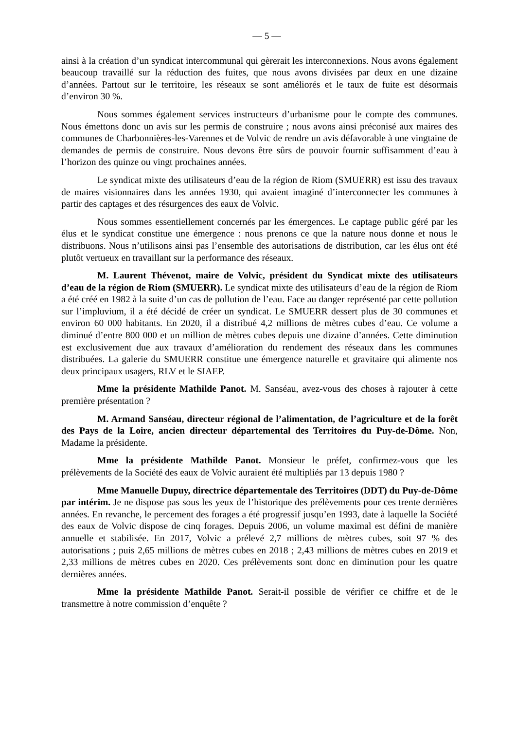— 5 —
ainsi à la création d’un syndicat intercommunal qui gèrerait les interconnexions. Nous avons également beaucoup travaillé sur la réduction des fuites, que nous avons divisées par deux en une dizaine d’années. Partout sur le territoire, les réseaux se sont améliorés et le taux de fuite est désormais d’environ 30 %.
Nous sommes également services instructeurs d’urbanisme pour le compte des communes. Nous émettons donc un avis sur les permis de construire ; nous avons ainsi préconisé aux maires des communes de Charbonnières-les-Varennes et de Volvic de rendre un avis défavorable à une vingtaine de demandes de permis de construire. Nous devons être sûrs de pouvoir fournir suffisamment d’eau à l’horizon des quinze ou vingt prochaines années.
Le syndicat mixte des utilisateurs d’eau de la région de Riom (SMUERR) est issu des travaux de maires visionnaires dans les années 1930, qui avaient imaginé d’interconnecter les communes à partir des captages et des résurgences des eaux de Volvic.
Nous sommes essentiellement concernés par les émergences. Le captage public géré par les élus et le syndicat constitue une émergence : nous prenons ce que la nature nous donne et nous le distribuons. Nous n’utilisons ainsi pas l’ensemble des autorisations de distribution, car les élus ont été plutôt vertueux en travaillant sur la performance des réseaux.
M. Laurent Thévenot, maire de Volvic, président du Syndicat mixte des utilisateurs d’eau de la région de Riom (SMUERR). Le syndicat mixte des utilisateurs d’eau de la région de Riom a été créé en 1982 à la suite d’un cas de pollution de l’eau. Face au danger représenté par cette pollution sur l’impluvium, il a été décidé de créer un syndicat. Le SMUERR dessert plus de 30 communes et environ 60 000 habitants. En 2020, il a distribué 4,2 millions de mètres cubes d’eau. Ce volume a diminué d’entre 800 000 et un million de mètres cubes depuis une dizaine d’années. Cette diminution est exclusivement due aux travaux d’amélioration du rendement des réseaux dans les communes distribuées. La galerie du SMUERR constitue une émergence naturelle et gravitaire qui alimente nos deux principaux usagers, RLV et le SIAEP.
Mme la présidente Mathilde Panot. M. Sanséau, avez-vous des choses à rajouter à cette première présentation ?
M. Armand Sanséau, directeur régional de l’alimentation, de l’agriculture et de la forêt des Pays de la Loire, ancien directeur départemental des Territoires du Puy-de-Dôme. Non, Madame la présidente.
Mme la présidente Mathilde Panot. Monsieur le préfet, confirmez-vous que les prélèvements de la Société des eaux de Volvic auraient été multipliés par 13 depuis 1980 ?
Mme Manuelle Dupuy, directrice départementale des Territoires (DDT) du Puy-de-Dôme par intérim. Je ne dispose pas sous les yeux de l’historique des prélèvements pour ces trente dernières années. En revanche, le percement des forages a été progressif jusqu’en 1993, date à laquelle la Société des eaux de Volvic dispose de cinq forages. Depuis 2006, un volume maximal est défini de manière annuelle et stabilisée. En 2017, Volvic a prélevé 2,7 millions de mètres cubes, soit 97 % des autorisations ; puis 2,65 millions de mètres cubes en 2018 ; 2,43 millions de mètres cubes en 2019 et 2,33 millions de mètres cubes en 2020. Ces prélèvements sont donc en diminution pour les quatre dernières années.
Mme la présidente Mathilde Panot. Serait-il possible de vérifier ce chiffre et de le transmettre à notre commission d’enquête ?